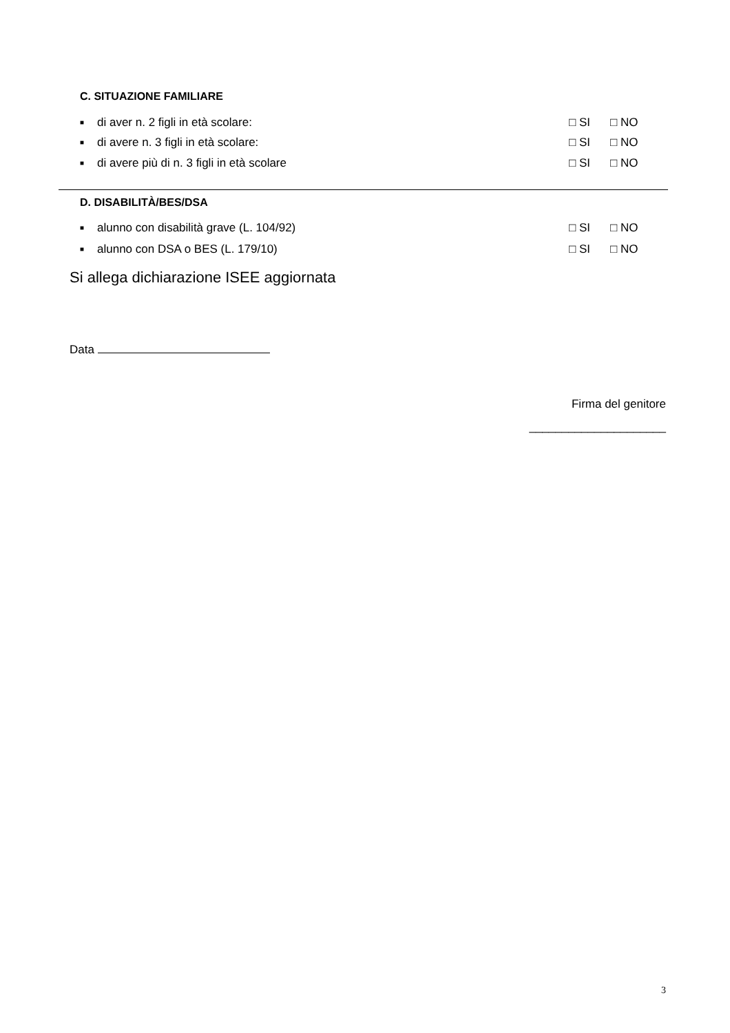C. SITUAZIONE FAMILIARE
■ di aver n. 2 figli in età scolare: □ SI □ NO
■ di avere n. 3 figli in età scolare: □ SI □ NO
■ di avere più di n. 3 figli in età scolare □ SI □ NO
D. DISABILITÀ/BES/DSA
■ alunno con disabilità grave (L. 104/92) □ SI □ NO
■ alunno con DSA o BES (L. 179/10) □ SI □ NO
Si allega dichiarazione ISEE aggiornata
Data
Firma del genitore
_____________________
3